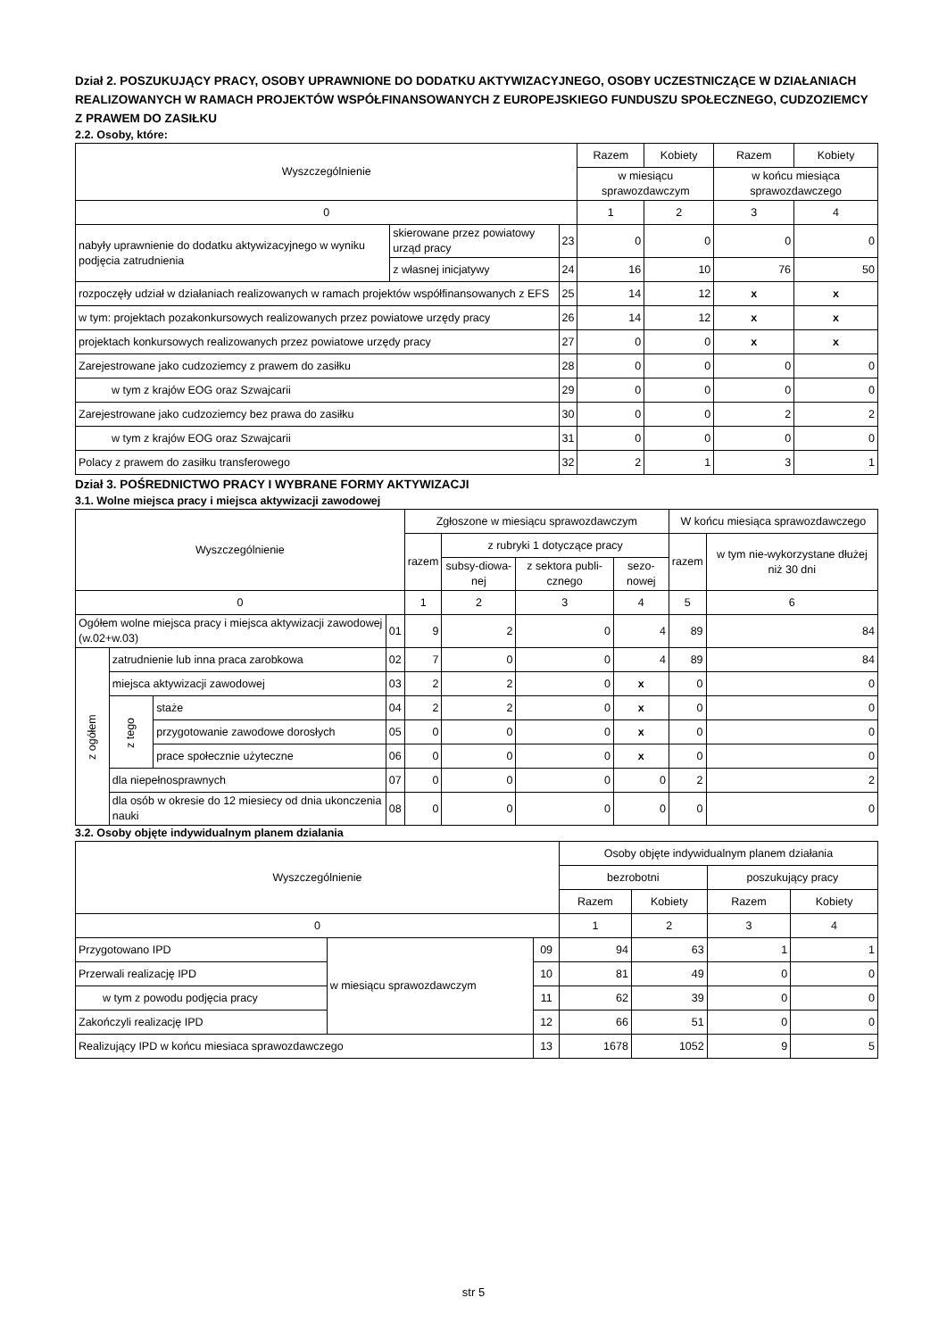Dział 2. POSZUKUJĄCY PRACY, OSOBY UPRAWNIONE DO DODATKU AKTYWIZACYJNEGO, OSOBY UCZESTNICZĄCE W DZIAŁANIACH REALIZOWANYCH W RAMACH PROJEKTÓW WSPÓŁFINANSOWANYCH Z EUROPEJSKIEGO FUNDUSZU SPOŁECZNEGO, CUDZOZIEMCY
Z PRAWEM DO ZASIŁKU
2.2. Osoby, które:
| Wyszczególnienie | | | Razem | Kobiety | Razem | Kobiety |
| --- | --- | --- | --- | --- | --- | --- |
| | | | w miesiącu sprawozdawczym | | w końcu miesiąca sprawozdawczego | |
| 0 | | | 1 | 2 | 3 | 4 |
| nabyły uprawnienie do dodatku aktywizacyjnego w wyniku podjęcia zatrudnienia | skierowane przez powiatowy urząd pracy | 23 | 0 | 0 | 0 | 0 |
| | z własnej inicjatywy | 24 | 16 | 10 | 76 | 50 |
| rozpoczęły udział w działaniach realizowanych w ramach projektów współfinansowanych z EFS | | 25 | 14 | 12 | x | x |
| w tym: projektach pozakonkursowych realizowanych przez powiatowe urzędy pracy | | 26 | 14 | 12 | x | x |
| projektach konkursowych realizowanych przez powiatowe urzędy pracy | | 27 | 0 | 0 | x | x |
| Zarejestrowane jako cudzoziemcy z prawem do zasiłku | | 28 | 0 | 0 | 0 | 0 |
| w tym z krajów EOG oraz Szwajcarii | | 29 | 0 | 0 | 0 | 0 |
| Zarejestrowane jako cudzoziemcy bez prawa do zasiłku | | 30 | 0 | 0 | 2 | 2 |
| w tym z krajów EOG oraz Szwajcarii | | 31 | 0 | 0 | 0 | 0 |
| Polacy z prawem do zasiłku transferowego | | 32 | 2 | 1 | 3 | 1 |
Dział 3. POŚREDNICTWO PRACY I WYBRANE FORMY AKTYWIZACJI
3.1. Wolne miejsca pracy i miejsca aktywizacji zawodowej
| Wyszczególnienie | | | | Zgłoszone w miesiącu sprawozdawczym | | | | W końcu miesiąca sprawozdawczego | |
| --- | --- | --- | --- | --- | --- | --- | --- | --- | --- |
| | | | | razem | z rubryki 1 dotyczące pracy | | | razem | w tym nie-wykorzystane dłużej niż 30 dni |
| | | | | | subsy-diowa-nej | z sektora publi-cznego | sezo-nowej | | |
| 0 | | | | 1 | 2 | 3 | 4 | 5 | 6 |
| Ogółem wolne miejsca pracy i miejsca aktywizacji zawodowej (w.02+w.03) | | | 01 | 9 | 2 | 0 | 4 | 89 | 84 |
| z ogółem | zatrudnienie lub inna praca zarobkowa | | 02 | 7 | 0 | 0 | 4 | 89 | 84 |
| | miejsca aktywizacji zawodowej | | 03 | 2 | 2 | 0 | x | 0 | 0 |
| | z tego | staże | 04 | 2 | 2 | 0 | x | 0 | 0 |
| | | przygotowanie zawodowe dorosłych | 05 | 0 | 0 | 0 | x | 0 | 0 |
| | | prace społecznie użyteczne | 06 | 0 | 0 | 0 | x | 0 | 0 |
| | dla niepełnosprawnych | | 07 | 0 | 0 | 0 | 0 | 2 | 2 |
| | dla osób w okresie do 12 miesiecy od dnia ukonczenia nauki | | 08 | 0 | 0 | 0 | 0 | 0 | 0 |
3.2. Osoby objęte indywidualnym planem dzialania
| Wyszczególnienie | | | Osoby objęte indywidualnym planem działania | | | |
| --- | --- | --- | --- | --- | --- | --- |
| | | | bezrobotni | | poszukujący pracy | |
| | | | Razem | Kobiety | Razem | Kobiety |
| 0 | | | 1 | 2 | 3 | 4 |
| Przygotowano IPD | w miesiącu sprawozdawczym | 09 | 94 | 63 | 1 | 1 |
| Przerwali realizację IPD | | 10 | 81 | 49 | 0 | 0 |
| w tym z powodu podjęcia pracy | | 11 | 62 | 39 | 0 | 0 |
| Zakończyli realizację IPD | | 12 | 66 | 51 | 0 | 0 |
| Realizujący IPD w końcu miesiaca sprawozdawczego | | 13 | 1678 | 1052 | 9 | 5 |
str 5